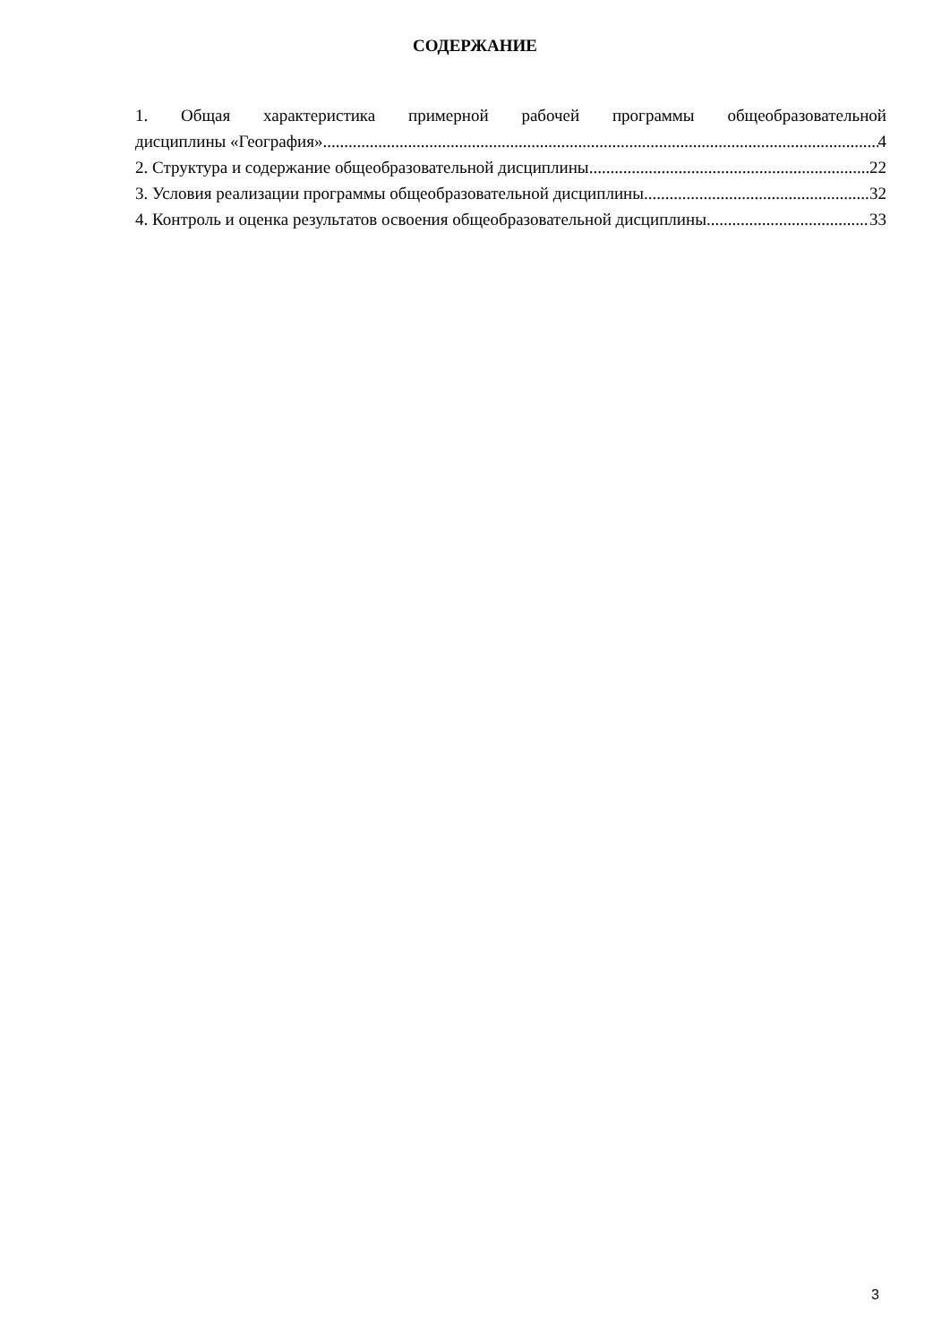СОДЕРЖАНИЕ
1. Общая характеристика примерной рабочей программы общеобразовательной
дисциплины «География» 4
2. Структура и содержание общеобразовательной дисциплины 22
3. Условия реализации программы общеобразовательной дисциплины 32
4. Контроль и оценка результатов освоения общеобразовательной дисциплины 33
3